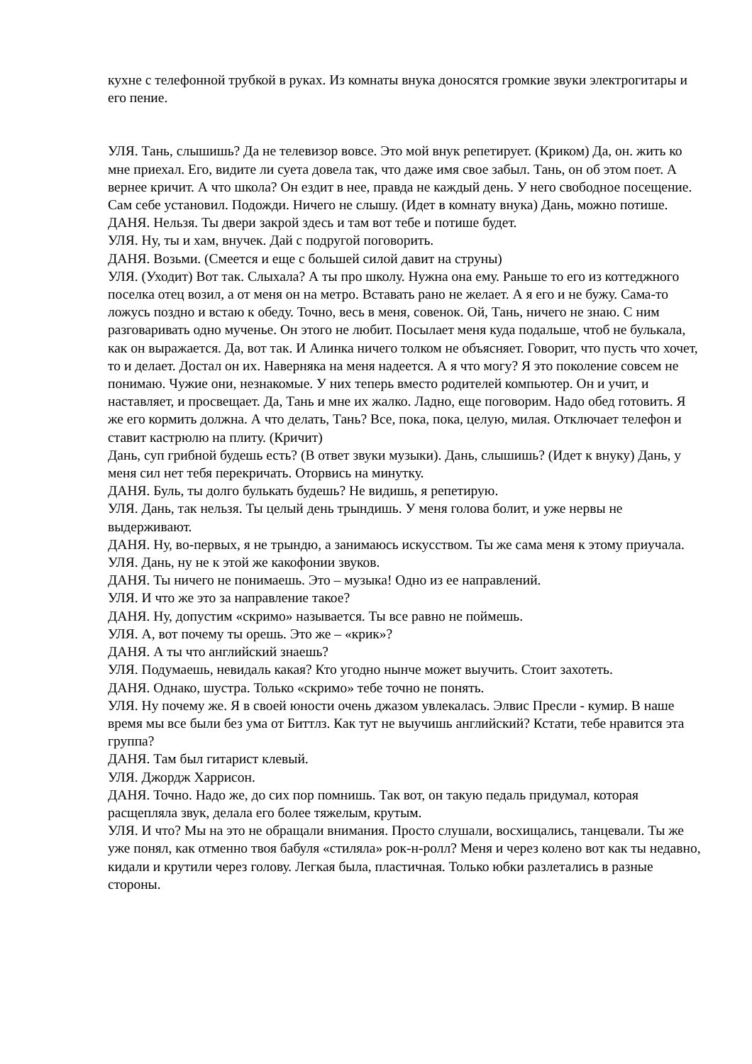кухне с телефонной трубкой в руках. Из комнаты внука доносятся громкие звуки электрогитары и его пение.
УЛЯ. Тань, слышишь? Да не телевизор вовсе. Это мой внук репетирует. (Криком) Да, он. жить ко мне приехал. Его, видите ли суета довела так, что даже имя свое забыл. Тань, он об этом поет. А вернее кричит. А что школа? Он ездит в нее, правда не каждый день. У него свободное посещение. Сам себе установил. Подожди. Ничего не слышу. (Идет в комнату внука) Дань, можно потише.
ДАНЯ. Нельзя. Ты двери закрой здесь и там вот тебе и потише будет.
УЛЯ. Ну, ты и хам, внучек. Дай с подругой поговорить.
ДАНЯ. Возьми. (Смеется и еще с большей силой давит на струны)
УЛЯ. (Уходит) Вот так. Слыхала? А ты про школу. Нужна она ему. Раньше то его из коттеджного поселка отец возил, а от меня он на метро. Вставать рано не желает. А я его и не бужу. Сама-то ложусь поздно и встаю к обеду. Точно, весь в меня, совенок. Ой, Тань, ничего не знаю. С ним разговаривать одно мученье. Он этого не любит. Посылает меня куда подальше, чтоб не булькала, как он выражается. Да, вот так. И Алинка ничего толком не объясняет. Говорит, что пусть что хочет, то и делает. Достал он их. Наверняка на меня надеется. А я что могу? Я это поколение совсем не понимаю. Чужие они, незнакомые. У них теперь вместо родителей компьютер. Он и учит, и наставляет, и просвещает. Да, Тань и мне их жалко. Ладно, еще поговорим. Надо обед готовить. Я же его кормить должна. А что делать, Тань? Все, пока, пока, целую, милая. Отключает телефон и ставит кастрюлю на плиту. (Кричит)
Дань, суп грибной будешь есть? (В ответ звуки музыки). Дань, слышишь? (Идет к внуку) Дань, у меня сил нет тебя перекричать. Оторвись на минутку.
ДАНЯ. Буль, ты долго булькать будешь? Не видишь, я репетирую.
УЛЯ. Дань, так нельзя. Ты целый день трындишь. У меня голова болит, и уже нервы не выдерживают.
ДАНЯ. Ну, во-первых, я не трындю, а занимаюсь искусством. Ты же сама меня к этому приучала.
УЛЯ. Дань, ну не к этой же какофонии звуков.
ДАНЯ. Ты ничего не понимаешь. Это – музыка! Одно из ее направлений.
УЛЯ. И что же это за направление такое?
ДАНЯ. Ну, допустим «скримо» называется. Ты все равно не поймешь.
УЛЯ. А, вот почему ты орешь. Это же – «крик»?
ДАНЯ. А ты что английский знаешь?
УЛЯ. Подумаешь, невидаль какая? Кто угодно нынче может выучить. Стоит захотеть.
ДАНЯ. Однако, шустра. Только «скримо» тебе точно не понять.
УЛЯ. Ну почему же. Я в своей юности очень джазом увлекалась. Элвис Пресли - кумир. В наше время мы все были без ума от Биттлз. Как тут не выучишь английский? Кстати, тебе нравится эта группа?
ДАНЯ. Там был гитарист клевый.
УЛЯ. Джордж Харрисон.
ДАНЯ. Точно. Надо же, до сих пор помнишь. Так вот, он такую педаль придумал, которая расщепляла звук, делала его более тяжелым, крутым.
УЛЯ. И что? Мы на это не обращали внимания. Просто слушали, восхищались, танцевали. Ты же уже понял, как отменно твоя бабуля «стиляла» рок-н-ролл? Меня и через колено вот как ты недавно, кидали и крутили через голову. Легкая была, пластичная. Только юбки разлетались в разные стороны.